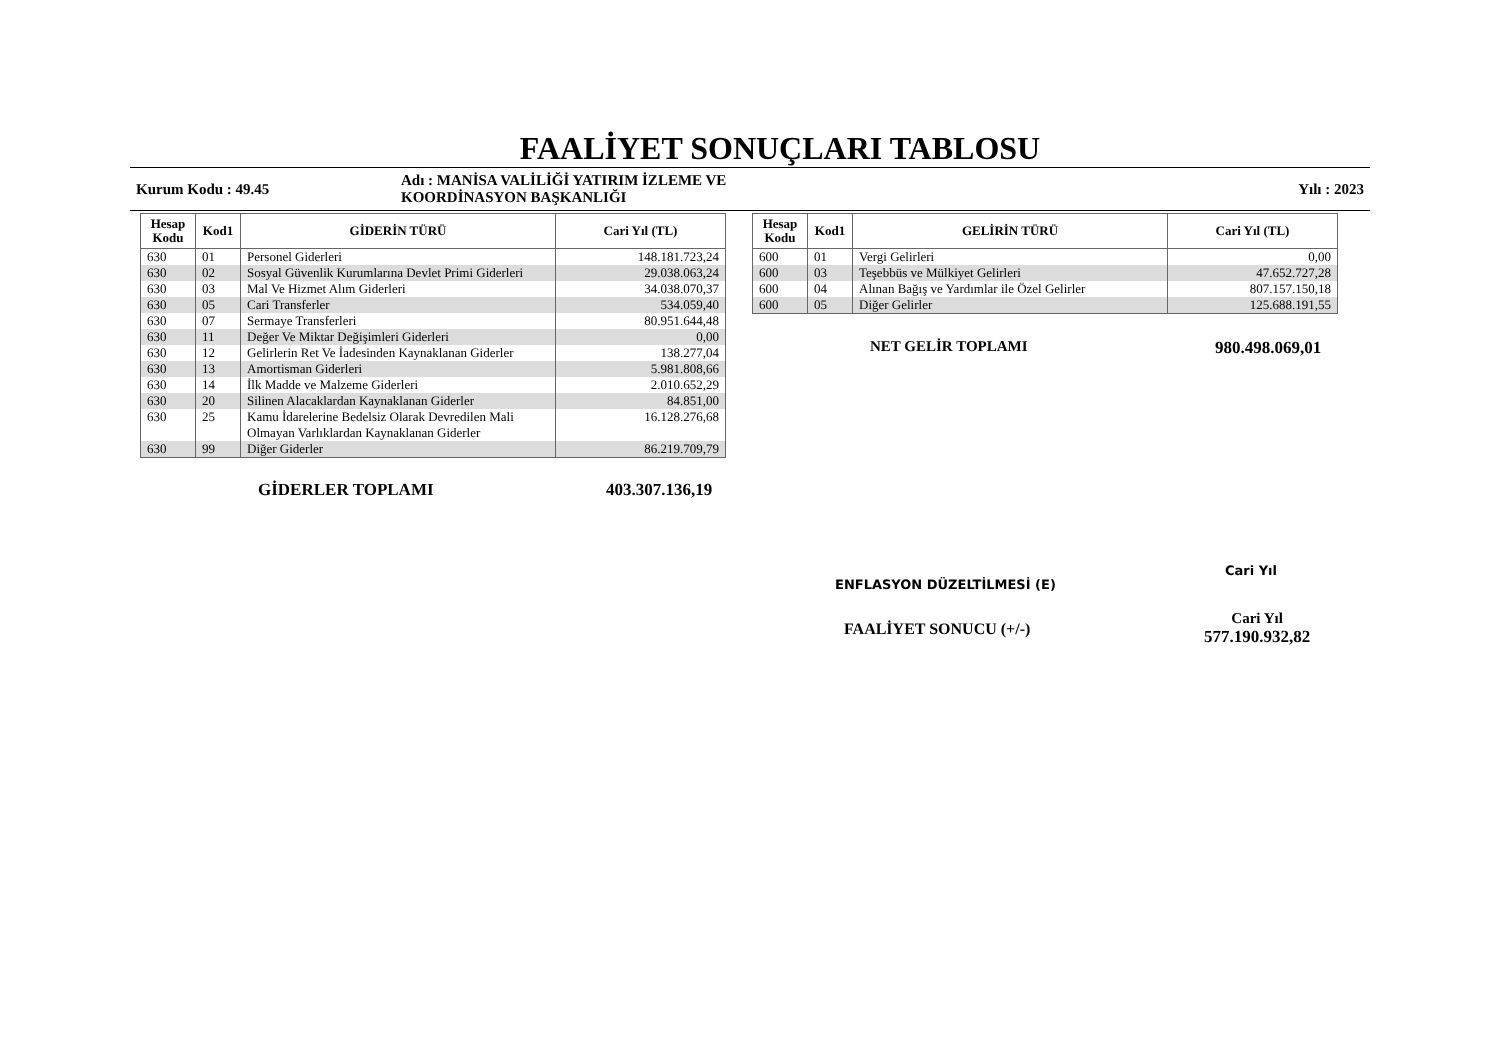FAALİYET SONUÇLARI TABLOSU
Kurum Kodu : 49.45
Adı : MANİSA VALİLİĞİ YATIRIM İZLEME VE
KOORDİNASYON BAŞKANLIĞI
Yılı : 2023
| Hesap Kodu | Kod1 | GİDERİN TÜRÜ | Cari Yıl (TL) |
| --- | --- | --- | --- |
| 630 | 01 | Personel Giderleri | 148.181.723,24 |
| 630 | 02 | Sosyal Güvenlik Kurumlarına Devlet Primi Giderleri | 29.038.063,24 |
| 630 | 03 | Mal Ve Hizmet Alım Giderleri | 34.038.070,37 |
| 630 | 05 | Cari Transferler | 534.059,40 |
| 630 | 07 | Sermaye Transferleri | 80.951.644,48 |
| 630 | 11 | Değer Ve Miktar Değişimleri Giderleri | 0,00 |
| 630 | 12 | Gelirlerin Ret Ve İadesinden Kaynaklanan Giderler | 138.277,04 |
| 630 | 13 | Amortisman Giderleri | 5.981.808,66 |
| 630 | 14 | İlk Madde ve Malzeme Giderleri | 2.010.652,29 |
| 630 | 20 | Silinen Alacaklardan Kaynaklanan Giderler | 84.851,00 |
| 630 | 25 | Kamu İdarelerine Bedelsiz Olarak Devredilen Mali Olmayan Varlıklardan Kaynaklanan Giderler | 16.128.276,68 |
| 630 | 99 | Diğer Giderler | 86.219.709,79 |
GİDERLER TOPLAMI 403.307.136,19
| Hesap Kodu | Kod1 | GELİRİN TÜRÜ | Cari Yıl (TL) |
| --- | --- | --- | --- |
| 600 | 01 | Vergi Gelirleri | 0,00 |
| 600 | 03 | Teşebbüs ve Mülkiyet Gelirleri | 47.652.727,28 |
| 600 | 04 | Alınan Bağış ve Yardımlar ile Özel Gelirler | 807.157.150,18 |
| 600 | 05 | Diğer Gelirler | 125.688.191,55 |
NET GELİR TOPLAMI 980.498.069,01
ENFLASYON DÜZELTİLMESİ (E) Cari Yıl
FAALİYET SONUCU (+/-) Cari Yıl
577.190.932,82